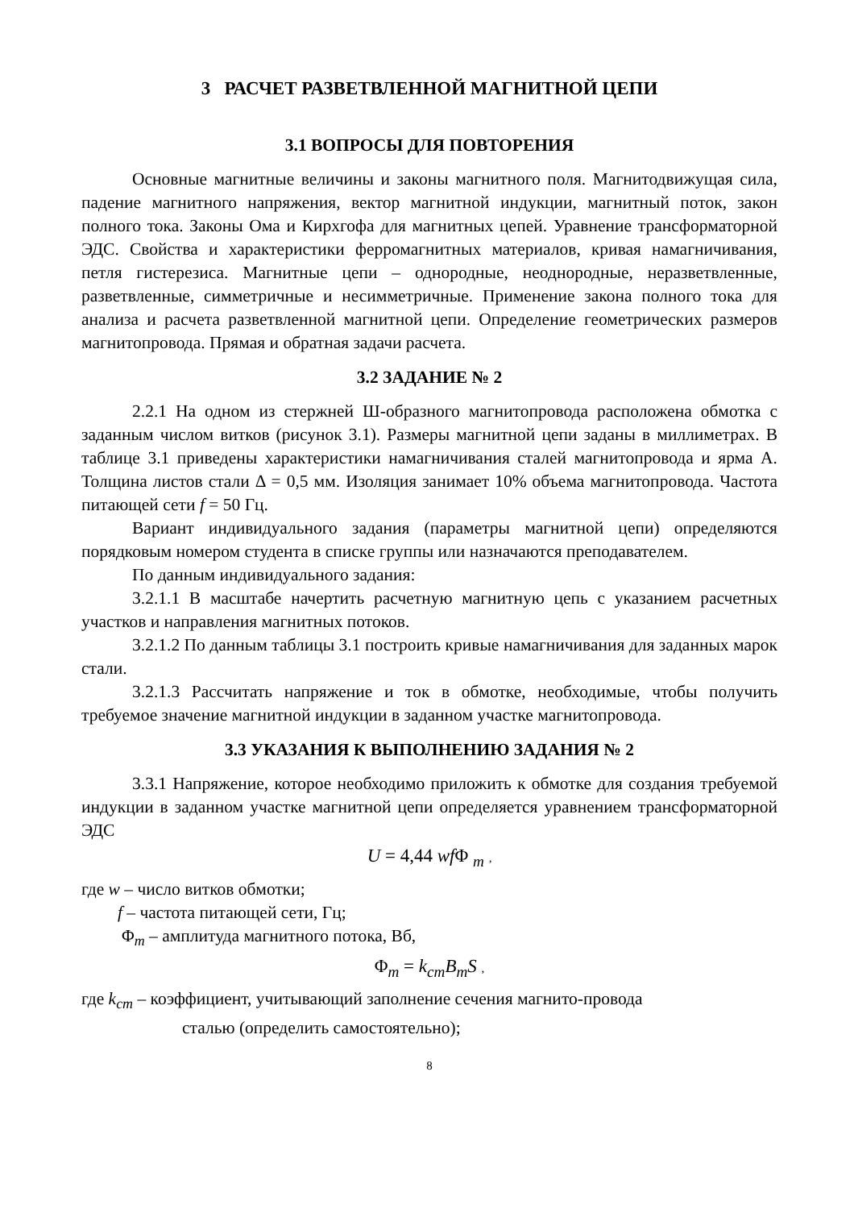3 РАСЧЕТ РАЗВЕТВЛЕННОЙ МАГНИТНОЙ ЦЕПИ
3.1 ВОПРОСЫ ДЛЯ ПОВТОРЕНИЯ
Основные магнитные величины и законы магнитного поля. Магнитодвижущая сила, падение магнитного напряжения, вектор магнитной индукции, магнитный поток, закон полного тока. Законы Ома и Кирхгофа для магнитных цепей. Уравнение трансформаторной ЭДС. Свойства и характеристики ферромагнитных материалов, кривая намагничивания, петля гистерезиса. Магнитные цепи – однородные, неоднородные, неразветвленные, разветвленные, симметричные и несимметричные. Применение закона полного тока для анализа и расчета разветвленной магнитной цепи. Определение геометрических размеров магнитопровода. Прямая и обратная задачи расчета.
3.2 ЗАДАНИЕ № 2
2.2.1 На одном из стержней Ш-образного магнитопровода расположена обмотка с заданным числом витков (рисунок 3.1). Размеры магнитной цепи заданы в миллиметрах. В таблице 3.1 приведены характеристики намагничивания сталей магнитопровода и ярма А. Толщина листов стали Δ = 0,5 мм. Изоляция занимает 10% объема магнитопровода. Частота питающей сети f = 50 Гц.
Вариант индивидуального задания (параметры магнитной цепи) определяются порядковым номером студента в списке группы или назначаются преподавателем.
По данным индивидуального задания:
3.2.1.1 В масштабе начертить расчетную магнитную цепь с указанием расчетных участков и направления магнитных потоков.
3.2.1.2 По данным таблицы 3.1 построить кривые намагничивания для заданных марок стали.
3.2.1.3 Рассчитать напряжение и ток в обмотке, необходимые, чтобы получить требуемое значение магнитной индукции в заданном участке магнитопровода.
3.3 УКАЗАНИЯ К ВЫПОЛНЕНИЮ ЗАДАНИЯ № 2
3.3.1 Напряжение, которое необходимо приложить к обмотке для создания требуемой индукции в заданном участке магнитной цепи определяется уравнением трансформаторной ЭДС
U = 4,44 wfΦ <sub>m</sub> ,
где w – число витков обмотки;
f – частота питающей сети, Гц;
Φ<sub>m</sub> – амплитуда магнитного потока, Вб,
Φ<sub>m</sub> = k<sub>cm</sub>B<sub>m</sub>S ,
где k<sub>cm</sub> – коэффициент, учитывающий заполнение сечения магнито-провода
сталью (определить самостоятельно);
8